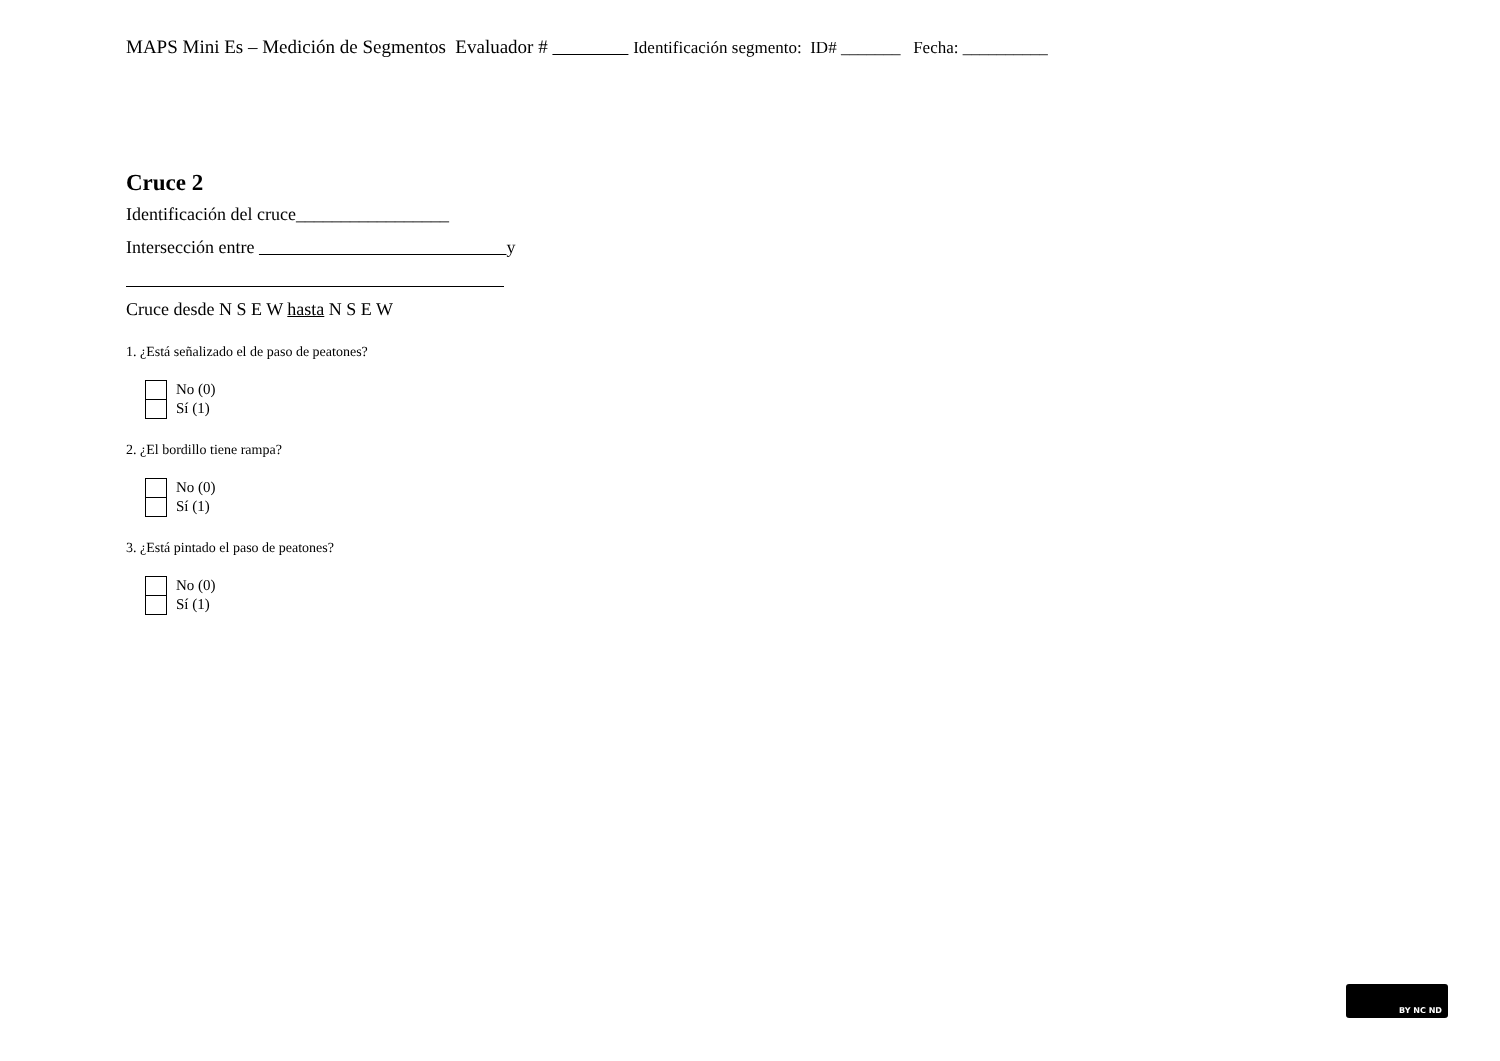MAPS Mini Es – Medición de Segmentos Evaluador # Identificación segmento: ID# _______ Fecha: __________
Cruce 2
Identificación del cruce_________________
Intersección entre y
Cruce desde N S E W hasta N S E W
1. ¿Está señalizado el de paso de peatones?
No (0)
Sí (1)
2. ¿El bordillo tiene rampa?
No (0)
Sí (1)
3. ¿Está pintado el paso de peatones?
No (0)
Sí (1)
BY NC ND